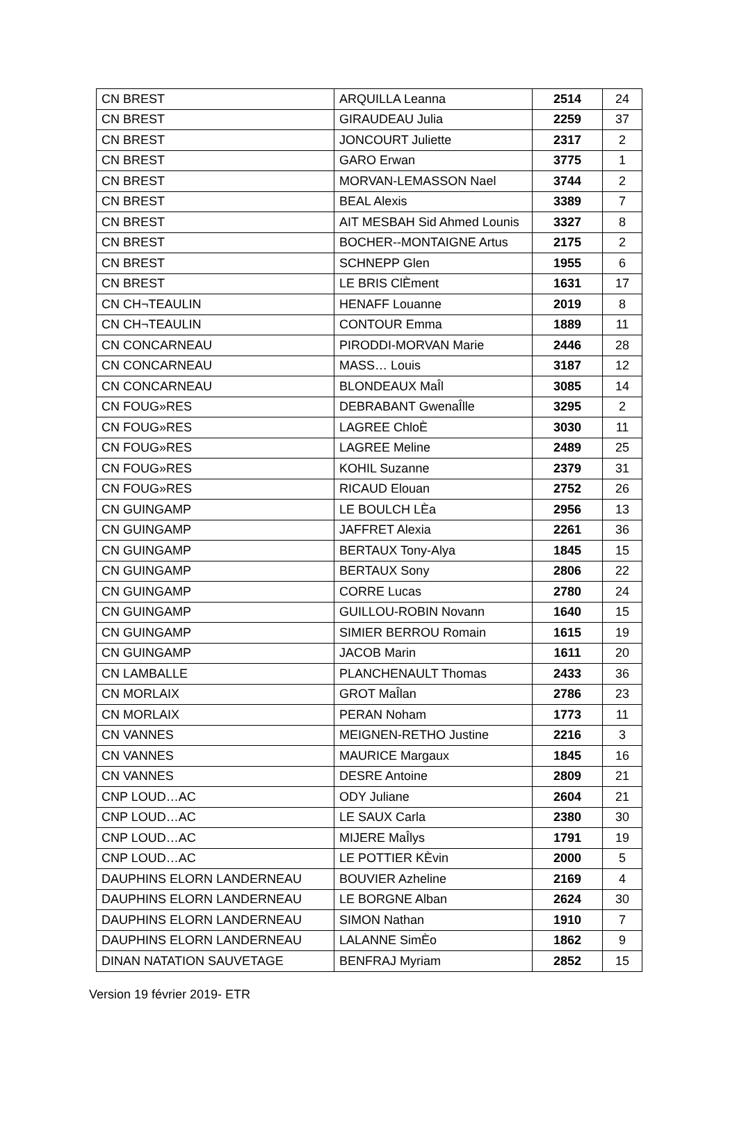| CN BREST | ARQUILLA Leanna | 2514 | 24 |
| CN BREST | GIRAUDEAU Julia | 2259 | 37 |
| CN BREST | JONCOURT Juliette | 2317 | 2 |
| CN BREST | GARO Erwan | 3775 | 1 |
| CN BREST | MORVAN-LEMASSON Nael | 3744 | 2 |
| CN BREST | BEAL Alexis | 3389 | 7 |
| CN BREST | AIT MESBAH Sid Ahmed Lounis | 3327 | 8 |
| CN BREST | BOCHER--MONTAIGNE Artus | 2175 | 2 |
| CN BREST | SCHNEPP Glen | 1955 | 6 |
| CN BREST | LE BRIS ClÈment | 1631 | 17 |
| CN CH¬TEAULIN | HENAFF Louanne | 2019 | 8 |
| CN CH¬TEAULIN | CONTOUR Emma | 1889 | 11 |
| CN CONCARNEAU | PIRODDI-MORVAN Marie | 2446 | 28 |
| CN CONCARNEAU | MASS… Louis | 3187 | 12 |
| CN CONCARNEAU | BLONDEAUX MaÎl | 3085 | 14 |
| CN FOUG»RES | DEBRABANT GwenaÎlle | 3295 | 2 |
| CN FOUG»RES | LAGREE ChloÈ | 3030 | 11 |
| CN FOUG»RES | LAGREE Meline | 2489 | 25 |
| CN FOUG»RES | KOHIL Suzanne | 2379 | 31 |
| CN FOUG»RES | RICAUD Elouan | 2752 | 26 |
| CN GUINGAMP | LE BOULCH LÈa | 2956 | 13 |
| CN GUINGAMP | JAFFRET Alexia | 2261 | 36 |
| CN GUINGAMP | BERTAUX Tony-Alya | 1845 | 15 |
| CN GUINGAMP | BERTAUX Sony | 2806 | 22 |
| CN GUINGAMP | CORRE Lucas | 2780 | 24 |
| CN GUINGAMP | GUILLOU-ROBIN Novann | 1640 | 15 |
| CN GUINGAMP | SIMIER BERROU Romain | 1615 | 19 |
| CN GUINGAMP | JACOB Marin | 1611 | 20 |
| CN LAMBALLE | PLANCHENAULT Thomas | 2433 | 36 |
| CN MORLAIX | GROT MaÎlan | 2786 | 23 |
| CN MORLAIX | PERAN Noham | 1773 | 11 |
| CN VANNES | MEIGNEN-RETHO Justine | 2216 | 3 |
| CN VANNES | MAURICE Margaux | 1845 | 16 |
| CN VANNES | DESRE Antoine | 2809 | 21 |
| CNP LOUD…AC | ODY Juliane | 2604 | 21 |
| CNP LOUD…AC | LE SAUX Carla | 2380 | 30 |
| CNP LOUD…AC | MIJERE MaÎlys | 1791 | 19 |
| CNP LOUD…AC | LE POTTIER KÈvin | 2000 | 5 |
| DAUPHINS ELORN LANDERNEAU | BOUVIER Azheline | 2169 | 4 |
| DAUPHINS ELORN LANDERNEAU | LE BORGNE Alban | 2624 | 30 |
| DAUPHINS ELORN LANDERNEAU | SIMON Nathan | 1910 | 7 |
| DAUPHINS ELORN LANDERNEAU | LALANNE SimÈo | 1862 | 9 |
| DINAN NATATION SAUVETAGE | BENFRAJ Myriam | 2852 | 15 |
Version 19 février 2019- ETR